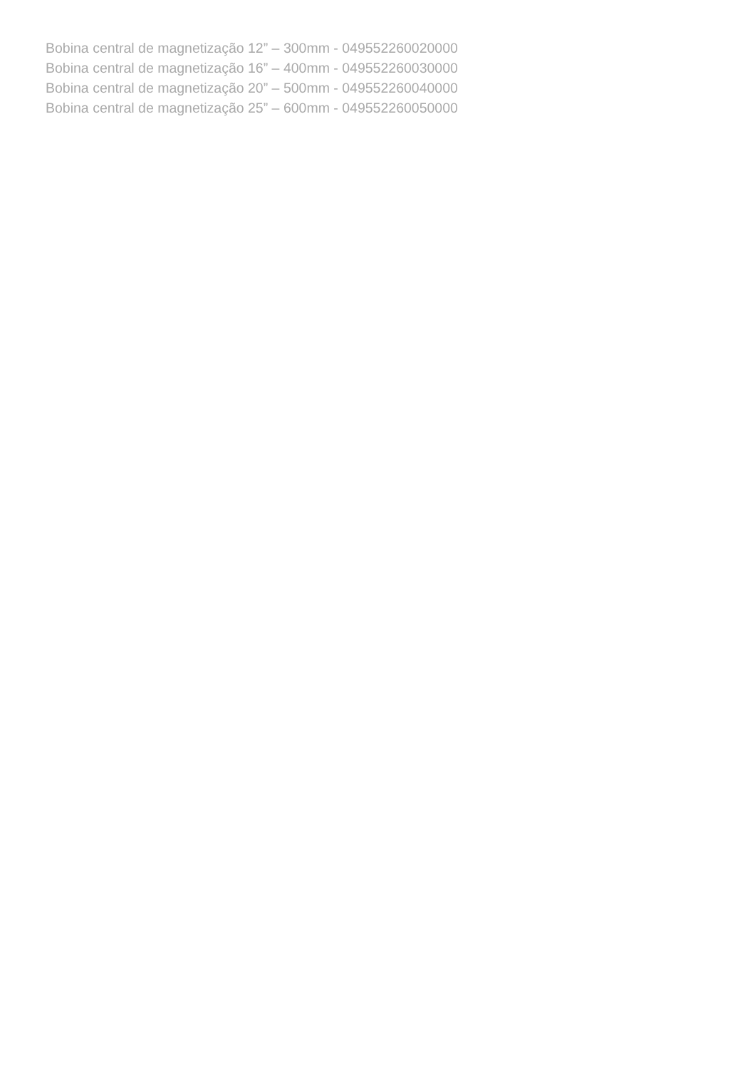Bobina central de magnetização 12” – 300mm - 049552260020000
Bobina central de magnetização 16” – 400mm - 049552260030000
Bobina central de magnetização 20” – 500mm - 049552260040000
Bobina central de magnetização 25” – 600mm - 049552260050000